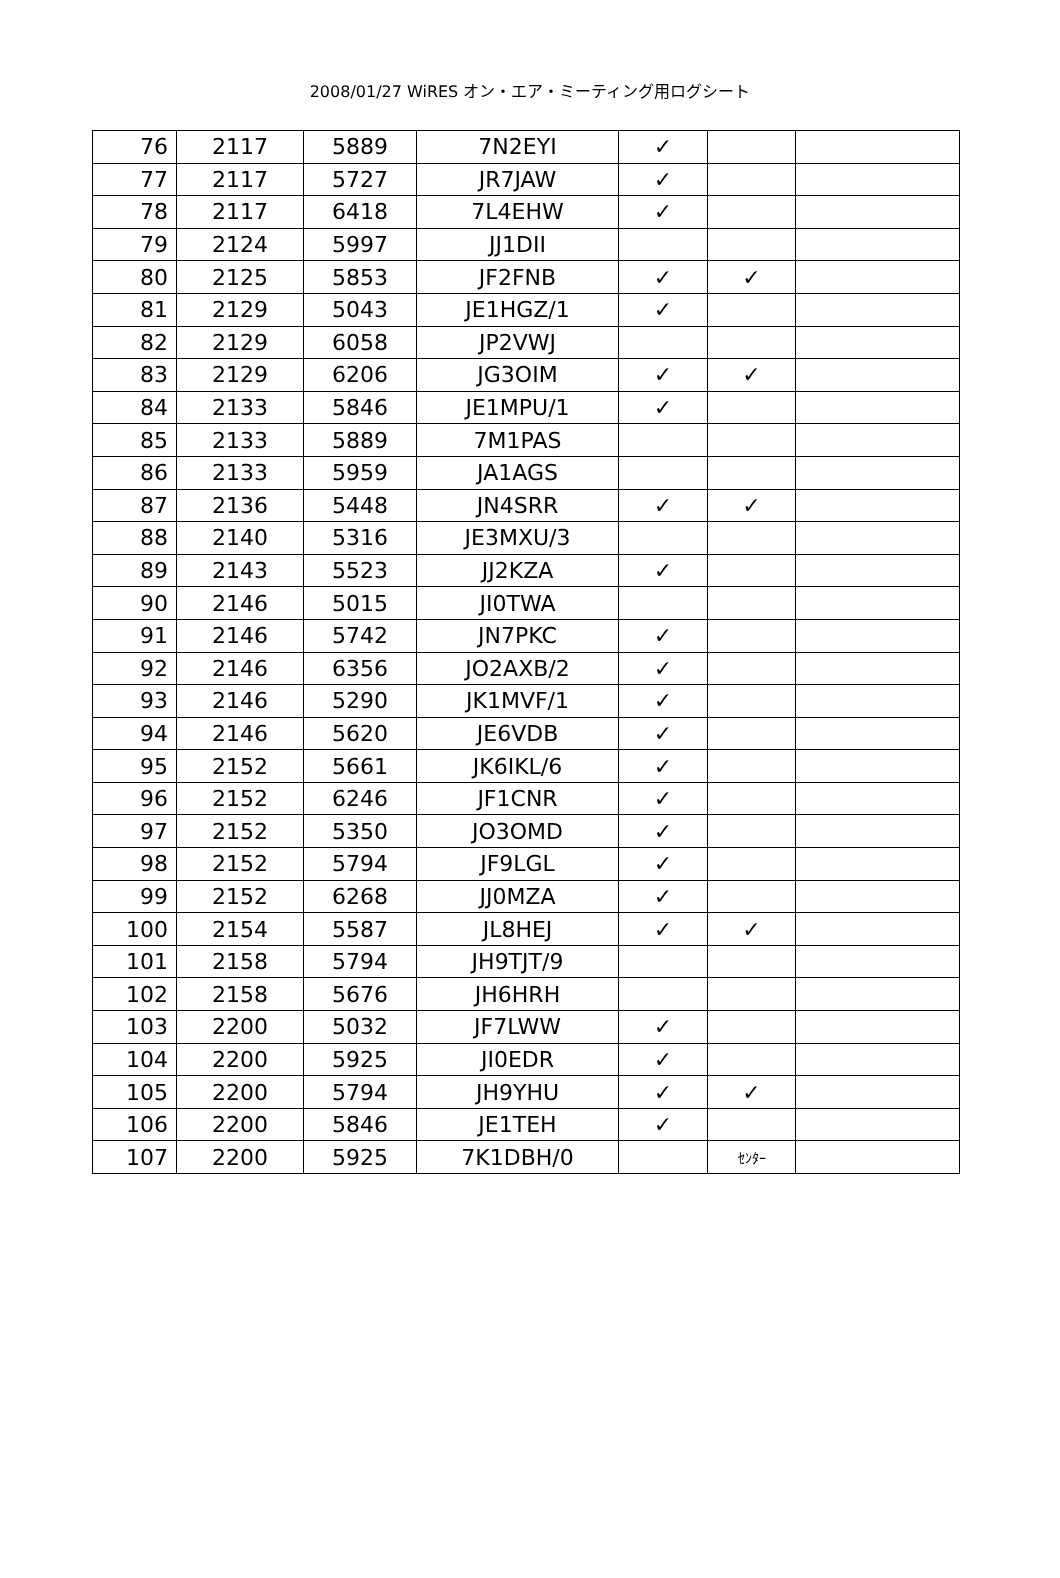2008/01/27 WiRES オン・エア・ミーティング用ログシート
| 76 | 2117 | 5889 | 7N2EYI | ✓ | | |
| 77 | 2117 | 5727 | JR7JAW | ✓ | | |
| 78 | 2117 | 6418 | 7L4EHW | ✓ | | |
| 79 | 2124 | 5997 | JJ1DII | | | |
| 80 | 2125 | 5853 | JF2FNB | ✓ | ✓ | |
| 81 | 2129 | 5043 | JE1HGZ/1 | ✓ | | |
| 82 | 2129 | 6058 | JP2VWJ | | | |
| 83 | 2129 | 6206 | JG3OIM | ✓ | ✓ | |
| 84 | 2133 | 5846 | JE1MPU/1 | ✓ | | |
| 85 | 2133 | 5889 | 7M1PAS | | | |
| 86 | 2133 | 5959 | JA1AGS | | | |
| 87 | 2136 | 5448 | JN4SRR | ✓ | ✓ | |
| 88 | 2140 | 5316 | JE3MXU/3 | | | |
| 89 | 2143 | 5523 | JJ2KZA | ✓ | | |
| 90 | 2146 | 5015 | JI0TWA | | | |
| 91 | 2146 | 5742 | JN7PKC | ✓ | | |
| 92 | 2146 | 6356 | JO2AXB/2 | ✓ | | |
| 93 | 2146 | 5290 | JK1MVF/1 | ✓ | | |
| 94 | 2146 | 5620 | JE6VDB | ✓ | | |
| 95 | 2152 | 5661 | JK6IKL/6 | ✓ | | |
| 96 | 2152 | 6246 | JF1CNR | ✓ | | |
| 97 | 2152 | 5350 | JO3OMD | ✓ | | |
| 98 | 2152 | 5794 | JF9LGL | ✓ | | |
| 99 | 2152 | 6268 | JJ0MZA | ✓ | | |
| 100 | 2154 | 5587 | JL8HEJ | ✓ | ✓ | |
| 101 | 2158 | 5794 | JH9TJT/9 | | | |
| 102 | 2158 | 5676 | JH6HRH | | | |
| 103 | 2200 | 5032 | JF7LWW | ✓ | | |
| 104 | 2200 | 5925 | JI0EDR | ✓ | | |
| 105 | 2200 | 5794 | JH9YHU | ✓ | ✓ | |
| 106 | 2200 | 5846 | JE1TEH | ✓ | | |
| 107 | 2200 | 5925 | 7K1DBH/0 | | ｾﾝﾀｰ | |